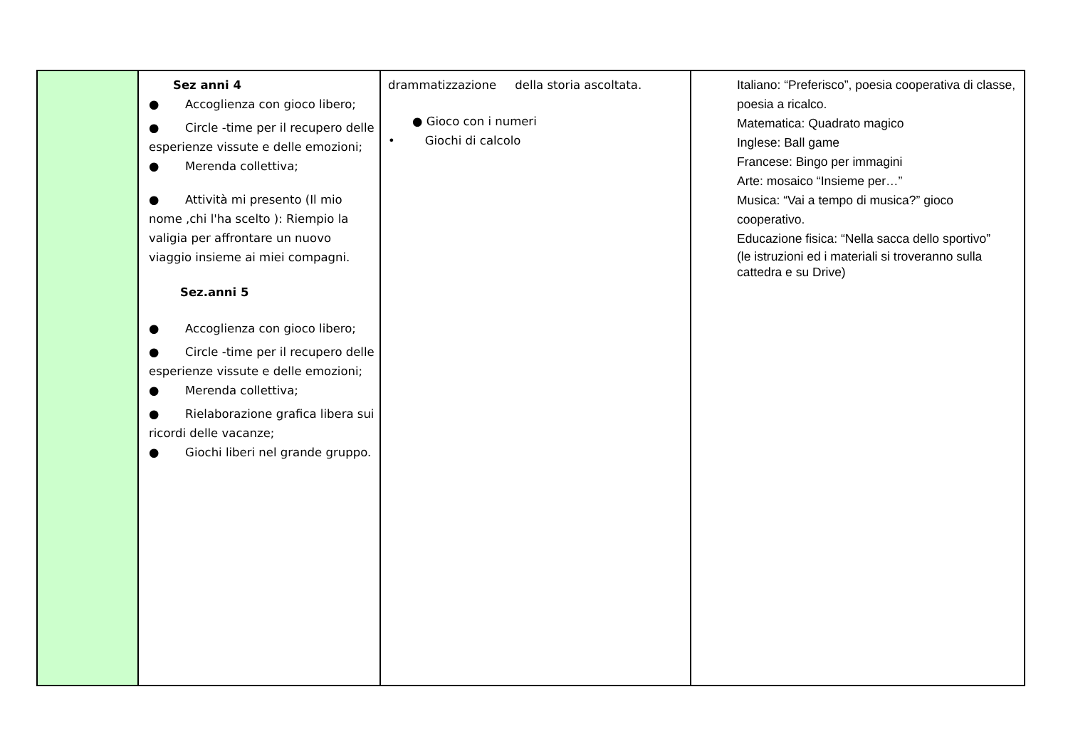| | Sez anni 4 ● Accoglienza con gioco libero; ● Circle -time per il recupero delle esperienze vissute e delle emozioni; ● Merenda collettiva; ● Attività mi presento (Il mio nome ,chi l'ha scelto ): Riempio la valigia per affrontare un nuovo viaggio insieme ai miei compagni. Sez.anni 5 ● Accoglienza con gioco libero; ● Circle -time per il recupero delle esperienze vissute e delle emozioni; ● Merenda collettiva; ● Rielaborazione grafica libera sui ricordi delle vacanze; ● Giochi liberi nel grande gruppo. | drammatizzazione della storia ascoltata. ● Gioco con i numeri • Giochi di calcolo | Italiano: “Preferisco”, poesia cooperativa di classe, poesia a ricalco. Matematica: Quadrato magico Inglese: Ball game Francese: Bingo per immagini Arte: mosaico “Insieme per…” Musica: “Vai a tempo di musica?” gioco cooperativo. Educazione fisica: “Nella sacca dello sportivo” (le istruzioni ed i materiali si troveranno sulla cattedra e su Drive) |